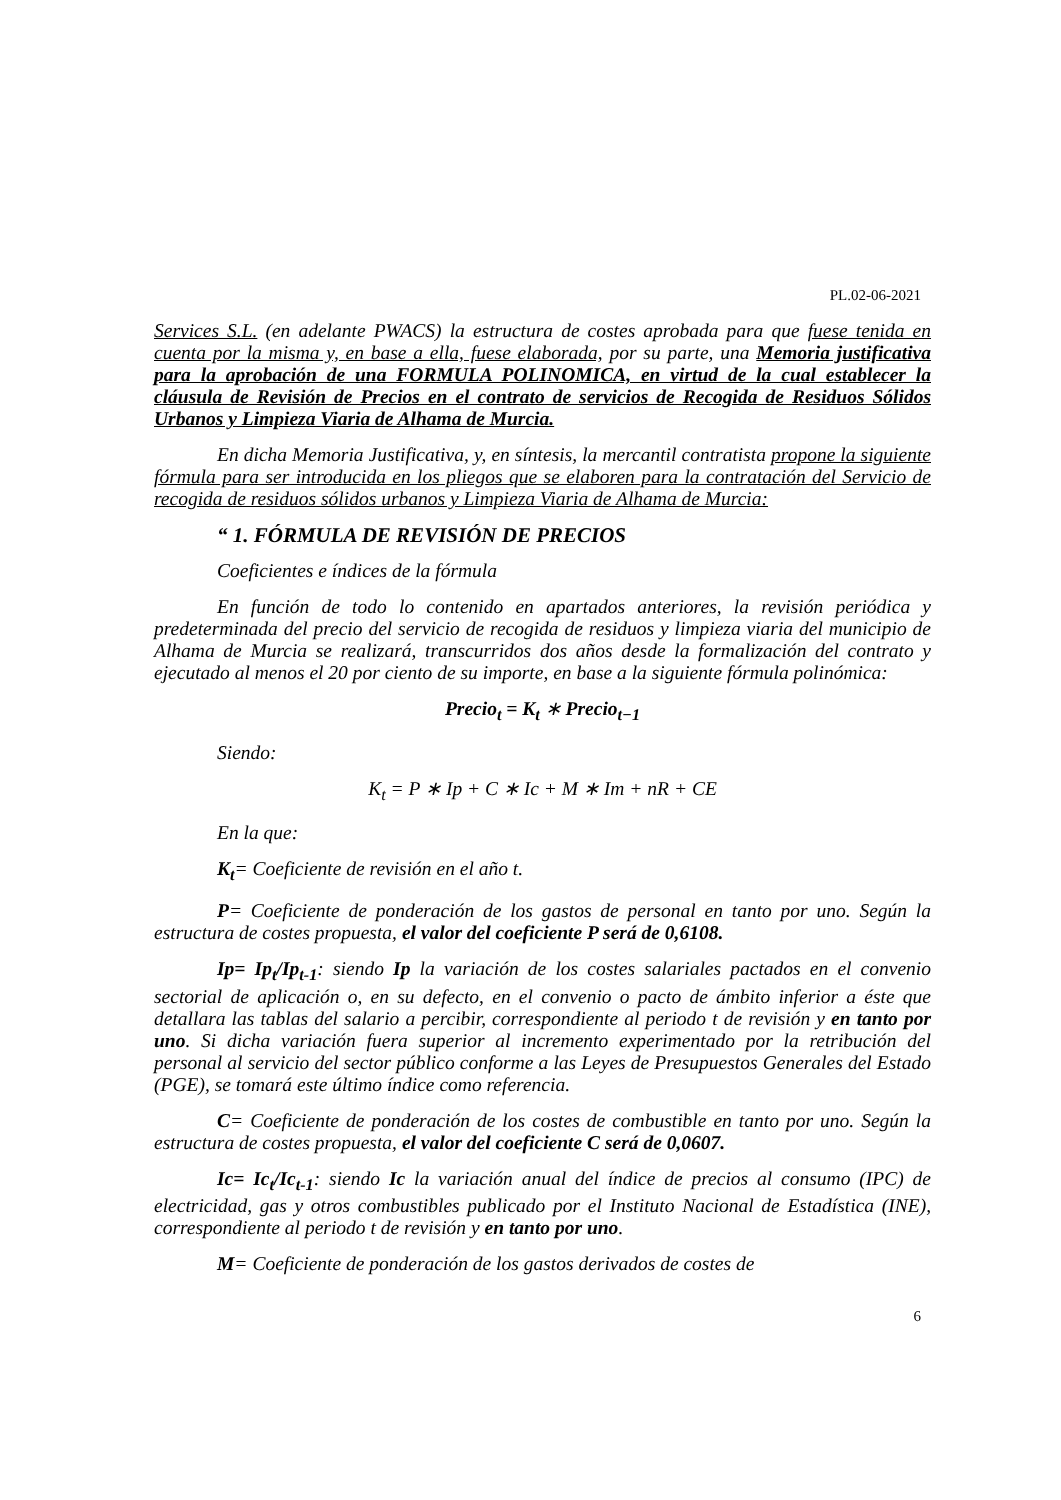PL.02-06-2021
Services S.L. (en adelante PWACS) la estructura de costes aprobada para que fuese tenida en cuenta por la misma y, en base a ella, fuese elaborada, por su parte, una Memoria justificativa para la aprobación de una FORMULA POLINOMICA, en virtud de la cual establecer la cláusula de Revisión de Precios en el contrato de servicios de Recogida de Residuos Sólidos Urbanos y Limpieza Viaria de Alhama de Murcia.
En dicha Memoria Justificativa, y, en síntesis, la mercantil contratista propone la siguiente fórmula para ser introducida en los pliegos que se elaboren para la contratación del Servicio de recogida de residuos sólidos urbanos y Limpieza Viaria de Alhama de Murcia:
“ 1. FÓRMULA DE REVISIÓN DE PRECIOS
Coeficientes e índices de la fórmula
En función de todo lo contenido en apartados anteriores, la revisión periódica y predeterminada del precio del servicio de recogida de residuos y limpieza viaria del municipio de Alhama de Murcia se realizará, transcurridos dos años desde la formalización del contrato y ejecutado al menos el 20 por ciento de su importe, en base a la siguiente fórmula polinómica:
Precio<sub>t</sub> = K<sub>t</sub> ∗ Precio<sub>t−1</sub>
Siendo:
K<sub>t</sub> = P ∗ Ip + C ∗ Ic + M ∗ Im + nR + CE
En la que:
K<sub>t</sub>= Coeficiente de revisión en el año t.
P= Coeficiente de ponderación de los gastos de personal en tanto por uno. Según la estructura de costes propuesta, el valor del coeficiente P será de 0,6108.
Ip= Ip<sub>t</sub>/Ip<sub>t-1</sub>: siendo Ip la variación de los costes salariales pactados en el convenio sectorial de aplicación o, en su defecto, en el convenio o pacto de ámbito inferior a éste que detallara las tablas del salario a percibir, correspondiente al periodo t de revisión y en tanto por uno. Si dicha variación fuera superior al incremento experimentado por la retribución del personal al servicio del sector público conforme a las Leyes de Presupuestos Generales del Estado (PGE), se tomará este último índice como referencia.
C= Coeficiente de ponderación de los costes de combustible en tanto por uno. Según la estructura de costes propuesta, el valor del coeficiente C será de 0,0607.
Ic= Ic<sub>t</sub>/Ic<sub>t-1</sub>: siendo Ic la variación anual del índice de precios al consumo (IPC) de electricidad, gas y otros combustibles publicado por el Instituto Nacional de Estadística (INE), correspondiente al periodo t de revisión y en tanto por uno.
M= Coeficiente de ponderación de los gastos derivados de costes de
6